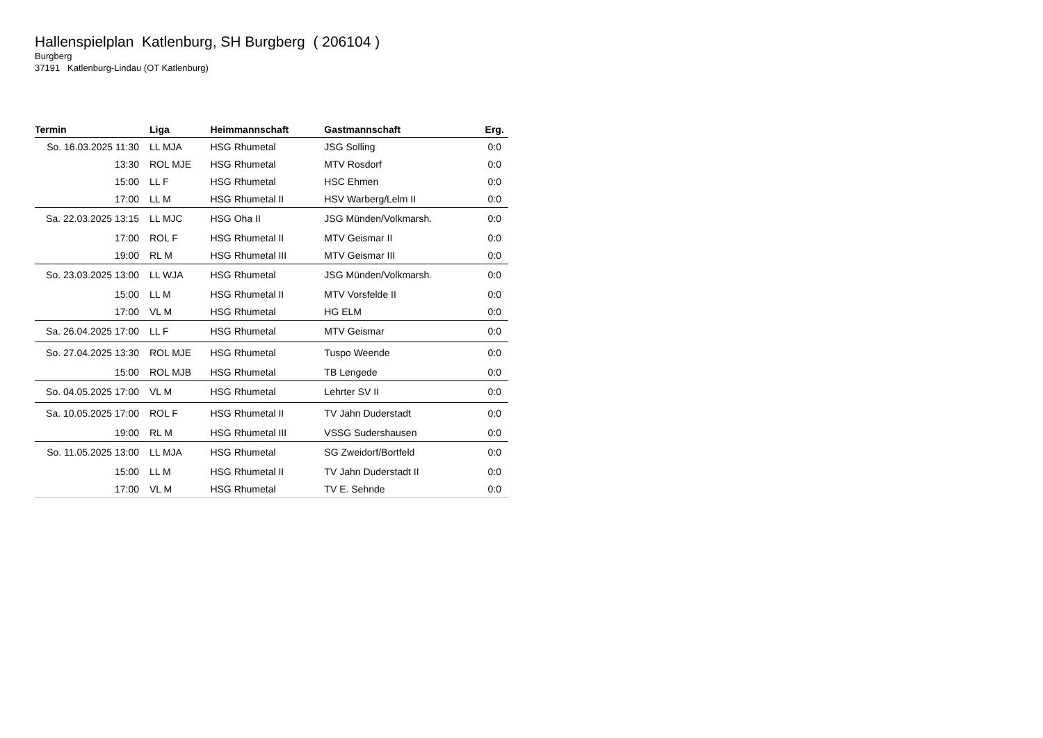Hallenspielplan Katlenburg, SH Burgberg ( 206104 )
Burgberg
37191 Katlenburg-Lindau (OT Katlenburg)
| Termin | Liga | Heimmannschaft | Gastmannschaft | Erg. |
| --- | --- | --- | --- | --- |
| So. 16.03.2025 11:30 | LL MJA | HSG Rhumetal | JSG Solling | 0:0 |
| 13:30 | ROL MJE | HSG Rhumetal | MTV Rosdorf | 0:0 |
| 15:00 | LL F | HSG Rhumetal | HSC Ehmen | 0:0 |
| 17:00 | LL M | HSG Rhumetal II | HSV Warberg/Lelm II | 0:0 |
| Sa. 22.03.2025 13:15 | LL MJC | HSG Oha II | JSG Münden/Volkmarsh. | 0:0 |
| 17:00 | ROL F | HSG Rhumetal II | MTV Geismar II | 0:0 |
| 19:00 | RL M | HSG Rhumetal III | MTV Geismar III | 0:0 |
| So. 23.03.2025 13:00 | LL WJA | HSG Rhumetal | JSG Münden/Volkmarsh. | 0:0 |
| 15:00 | LL M | HSG Rhumetal II | MTV Vorsfelde II | 0:0 |
| 17:00 | VL M | HSG Rhumetal | HG ELM | 0:0 |
| Sa. 26.04.2025 17:00 | LL F | HSG Rhumetal | MTV Geismar | 0:0 |
| So. 27.04.2025 13:30 | ROL MJE | HSG Rhumetal | Tuspo Weende | 0:0 |
| 15:00 | ROL MJB | HSG Rhumetal | TB Lengede | 0:0 |
| So. 04.05.2025 17:00 | VL M | HSG Rhumetal | Lehrter SV II | 0:0 |
| Sa. 10.05.2025 17:00 | ROL F | HSG Rhumetal II | TV Jahn Duderstadt | 0:0 |
| 19:00 | RL M | HSG Rhumetal III | VSSG Sudershausen | 0:0 |
| So. 11.05.2025 13:00 | LL MJA | HSG Rhumetal | SG Zweidorf/Bortfeld | 0:0 |
| 15:00 | LL M | HSG Rhumetal II | TV Jahn Duderstadt II | 0:0 |
| 17:00 | VL M | HSG Rhumetal | TV E. Sehnde | 0:0 |